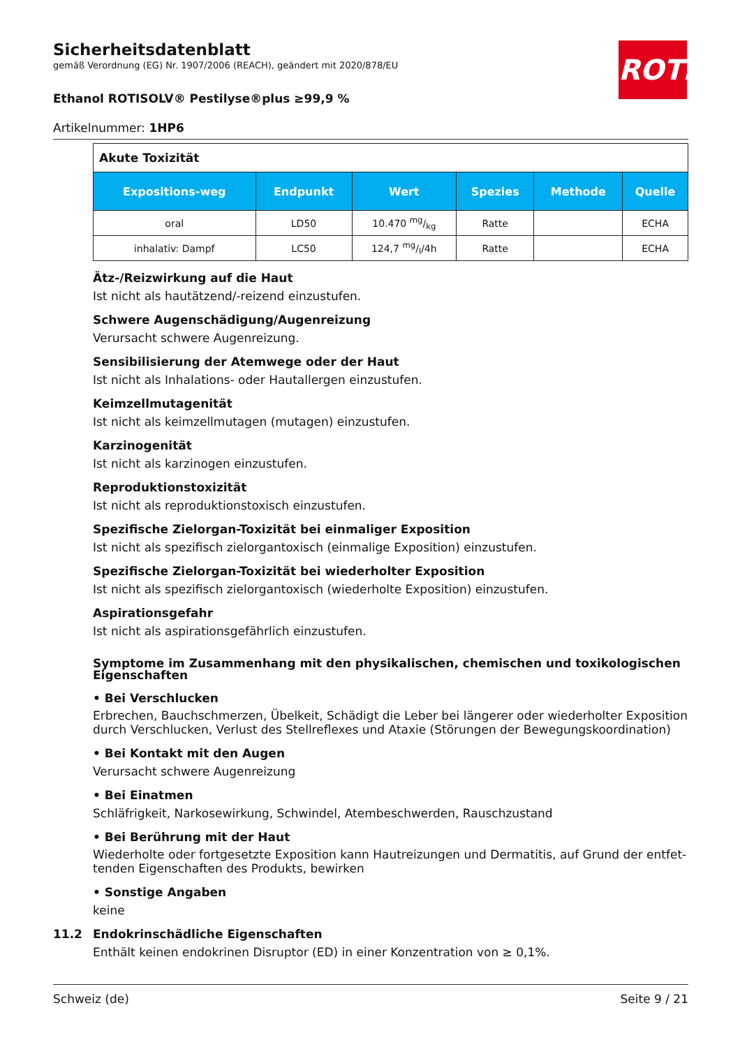Sicherheitsdatenblatt
gemäß Verordnung (EG) Nr. 1907/2006 (REACH), geändert mit 2020/878/EU
Ethanol ROTISOLV® Pestilyse®plus ≥99,9 %
Artikelnummer: 1HP6
ROTH
| Akute Toxizität | | | | | |
| Expositions-weg | Endpunkt | Wert | Spezies | Methode | Quelle |
| oral | LD50 | 10.470 mg/kg | Ratte | | ECHA |
| inhalativ: Dampf | LC50 | 124,7 mg/l/4h | Ratte | | ECHA |
Ätz-/Reizwirkung auf die Haut
Ist nicht als hautätzend/-reizend einzustufen.
Schwere Augenschädigung/Augenreizung
Verursacht schwere Augenreizung.
Sensibilisierung der Atemwege oder der Haut
Ist nicht als Inhalations- oder Hautallergen einzustufen.
Keimzellmutagenität
Ist nicht als keimzellmutagen (mutagen) einzustufen.
Karzinogenität
Ist nicht als karzinogen einzustufen.
Reproduktionstoxizität
Ist nicht als reproduktionstoxisch einzustufen.
Spezifische Zielorgan-Toxizität bei einmaliger Exposition
Ist nicht als spezifisch zielorgantoxisch (einmalige Exposition) einzustufen.
Spezifische Zielorgan-Toxizität bei wiederholter Exposition
Ist nicht als spezifisch zielorgantoxisch (wiederholte Exposition) einzustufen.
Aspirationsgefahr
Ist nicht als aspirationsgefährlich einzustufen.
Symptome im Zusammenhang mit den physikalischen, chemischen und toxikologischen Eigenschaften
• Bei Verschlucken
Erbrechen, Bauchschmerzen, Übelkeit, Schädigt die Leber bei längerer oder wiederholter Exposition durch Verschlucken, Verlust des Stellreflexes und Ataxie (Störungen der Bewegungskoordination)
• Bei Kontakt mit den Augen
Verursacht schwere Augenreizung
• Bei Einatmen
Schläfrigkeit, Narkosewirkung, Schwindel, Atembeschwerden, Rauschzustand
• Bei Berührung mit der Haut
Wiederholte oder fortgesetzte Exposition kann Hautreizungen und Dermatitis, auf Grund der entfet-tenden Eigenschaften des Produkts, bewirken
• Sonstige Angaben
keine
11.2 Endokrinschädliche Eigenschaften
Enthält keinen endokrinen Disruptor (ED) in einer Konzentration von ≥ 0,1%.
Schweiz (de) Seite 9 / 21